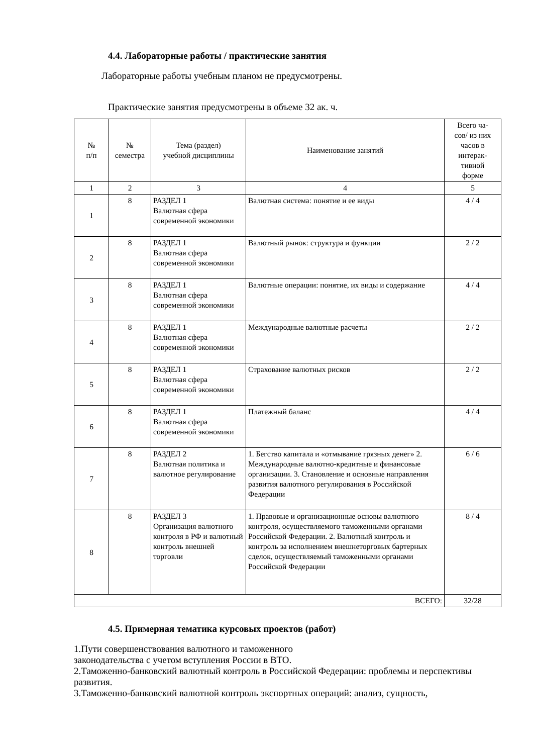4.4. Лабораторные работы / практические занятия
Лабораторные работы учебным планом не предусмотрены.
Практические занятия предусмотрены в объеме 32 ак. ч.
| № п/п | № семестра | Тема (раздел) учебной дисциплины | Наименование занятий | Всего ча- сов/ из них часов в интерак- тивной форме |
| --- | --- | --- | --- | --- |
| 1 | 2 | 3 | 4 | 5 |
| 1 | 8 | РАЗДЕЛ 1 Валютная сфера современной экономики | Валютная система: понятие и ее виды | 4 / 4 |
| 2 | 8 | РАЗДЕЛ 1 Валютная сфера современной экономики | Валютный рынок: структура и функции | 2 / 2 |
| 3 | 8 | РАЗДЕЛ 1 Валютная сфера современной экономики | Валютные операции: понятие, их виды и содержание | 4 / 4 |
| 4 | 8 | РАЗДЕЛ 1 Валютная сфера современной экономики | Международные валютные расчеты | 2 / 2 |
| 5 | 8 | РАЗДЕЛ 1 Валютная сфера современной экономики | Страхование валютных рисков | 2 / 2 |
| 6 | 8 | РАЗДЕЛ 1 Валютная сфера современной экономики | Платежный баланс | 4 / 4 |
| 7 | 8 | РАЗДЕЛ 2 Валютная политика и валютное регулирование | 1. Бегство капитала и «отмывание грязных денег» 2. Международные валютно-кредитные и финансовые организации. 3. Становление и основные направления развития валютного регулирования в Российской Федерации | 6 / 6 |
| 8 | 8 | РАЗДЕЛ 3 Организация валютного контроля в РФ и валютный контроль внешней торговли | 1. Правовые и организационные основы валютного контроля, осуществляемого таможенными органами Российской Федерации. 2. Валютный контроль и контроль за исполнением внешнеторговых бартерных сделок, осуществляемый таможенными органами Российской Федерации | 8 / 4 |
| ВСЕГО: | | | | 32/28 |
4.5. Примерная тематика курсовых проектов (работ)
1.Пути совершенствования валютного и таможенного
законодательства с учетом вступления России в ВТО.
2.Таможенно-банковский валютный контроль в Российской Федерации: проблемы и перспективы развития.
3.Таможенно-банковский валютной контроль экспортных операций: анализ, сущность,